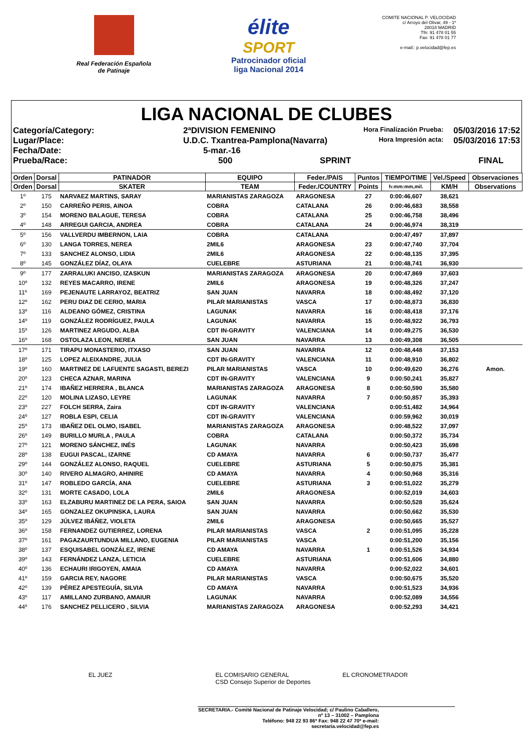Real Federación Española de Patinaje
élite
SPORT
Patrocinador oficial
liga Nacional 2014
COMITE NACIONAL P. VELOCIDAD
c/ Arroyo del Olivar, 49 - 1º
28018 MADRID
Tfn: 91 478 01 55
Fax: 91 478 01 77
e-mail:: p.velocidad@fep.es
LIGA NACIONAL DE CLUBES
Categoría/Category:
2ªDIVISION FEMENINO
Hora Finalización Prueba:
05/03/2016 17:52
Lugar/Place:
U.D.C. Txantrea-Pamplona(Navarra)
Hora Impresión acta:
05/03/2016 17:53
Fecha/Date:
5-mar.-16
Prueba/Race:
500 SPRINT
FINAL
| Orden | Dorsal | PATINADOR | EQUIPO | Feder./PAIS | Puntos | TIEMPO/TIME | Vel./Speed | Observaciones |
| --- | --- | --- | --- | --- | --- | --- | --- | --- |
| Orden | Dorsal | SKATER | TEAM | Feder./COUNTRY | Points | h:mm:mm,mil. | KM/H | Observations |
| 1º | 175 | NARVAEZ MARTINS, SARAY | MARIANISTAS ZARAGOZA | ARAGONESA | 27 | 0:00:46,607 | 38,621 | |
| 2º | 150 | CARREÑO PERIS, AINOA | COBRA | CATALANA | 26 | 0:00:46,683 | 38,558 | |
| 3º | 154 | MORENO BALAGUE, TERESA | COBRA | CATALANA | 25 | 0:00:46,758 | 38,496 | |
| 4º | 148 | ARREGUI GARCIA, ANDREA | COBRA | CATALANA | 24 | 0:00:46,974 | 38,319 | |
| 5º | 156 | VALLVERDU IMBERNON, LAIA | COBRA | CATALANA | | 0:00:47,497 | 37,897 | |
| 6º | 130 | LANGA TORRES, NEREA | 2MIL6 | ARAGONESA | 23 | 0:00:47,740 | 37,704 | |
| 7º | 133 | SANCHEZ ALONSO, LIDIA | 2MIL6 | ARAGONESA | 22 | 0:00:48,135 | 37,395 | |
| 8º | 145 | GONZÁLEZ DÍAZ, OLAYA | CUELEBRE | ASTURIANA | 21 | 0:00:48,741 | 36,930 | |
| 9º | 177 | ZARRALUKI ANCISO, IZASKUN | MARIANISTAS ZARAGOZA | ARAGONESA | 20 | 0:00:47,869 | 37,603 | |
| 10º | 132 | REYES MACARRO, IRENE | 2MIL6 | ARAGONESA | 19 | 0:00:48,326 | 37,247 | |
| 11º | 169 | PEJENAUTE LARRAYOZ, BEATRIZ | SAN JUAN | NAVARRA | 18 | 0:00:48,492 | 37,120 | |
| 12º | 162 | PERU DIAZ DE CERIO, MARIA | PILAR MARIANISTAS | VASCA | 17 | 0:00:48,873 | 36,830 | |
| 13º | 116 | ALDEANO GÓMEZ, CRISTINA | LAGUNAK | NAVARRA | 16 | 0:00:48,418 | 37,176 | |
| 14º | 119 | GONZÁLEZ RODRÍGUEZ, PAULA | LAGUNAK | NAVARRA | 15 | 0:00:48,922 | 36,793 | |
| 15º | 126 | MARTINEZ ARGUDO, ALBA | CDT IN-GRAVITY | VALENCIANA | 14 | 0:00:49,275 | 36,530 | |
| 16º | 168 | OSTOLAZA LEON, NEREA | SAN JUAN | NAVARRA | 13 | 0:00:49,308 | 36,505 | |
| 17º | 171 | TIRAPU MONASTERIO, ITXASO | SAN JUAN | NAVARRA | 12 | 0:00:48,448 | 37,153 | |
| 18º | 125 | LOPEZ ALEIXANDRE, JULIA | CDT IN-GRAVITY | VALENCIANA | 11 | 0:00:48,910 | 36,802 | |
| 19º | 160 | MARTINEZ DE LAFUENTE SAGASTI, BEREZI | PILAR MARIANISTAS | VASCA | 10 | 0:00:49,620 | 36,276 | Amon. |
| 20º | 123 | CHECA AZNAR, MARINA | CDT IN-GRAVITY | VALENCIANA | 9 | 0:00:50,241 | 35,827 | |
| 21º | 174 | IBAÑEZ HERRERA , BLANCA | MARIANISTAS ZARAGOZA | ARAGONESA | 8 | 0:00:50,590 | 35,580 | |
| 22º | 120 | MOLINA LIZASO, LEYRE | LAGUNAK | NAVARRA | 7 | 0:00:50,857 | 35,393 | |
| 23º | 227 | FOLCH SERRA, Zaira | CDT IN-GRAVITY | VALENCIANA | | 0:00:51,482 | 34,964 | |
| 24º | 127 | ROBLA ESPI, CELIA | CDT IN-GRAVITY | VALENCIANA | | 0:00:59,962 | 30,019 | |
| 25º | 173 | IBAÑEZ DEL OLMO, ISABEL | MARIANISTAS ZARAGOZA | ARAGONESA | | 0:00:48,522 | 37,097 | |
| 26º | 149 | BURILLO MURLA , PAULA | COBRA | CATALANA | | 0:00:50,372 | 35,734 | |
| 27º | 121 | MORENO SÁNCHEZ, INÉS | LAGUNAK | NAVARRA | | 0:00:50,423 | 35,698 | |
| 28º | 138 | EUGUI PASCAL, IZARNE | CD AMAYA | NAVARRA | 6 | 0:00:50,737 | 35,477 | |
| 29º | 144 | GONZÁLEZ ALONSO, RAQUEL | CUELEBRE | ASTURIANA | 5 | 0:00:50,875 | 35,381 | |
| 30º | 140 | RIVERO ALMAGRO, AHINIRE | CD AMAYA | NAVARRA | 4 | 0:00:50,968 | 35,316 | |
| 31º | 147 | ROBLEDO GARCÍA, ANA | CUELEBRE | ASTURIANA | 3 | 0:00:51,022 | 35,279 | |
| 32º | 131 | MORTE CASADO, LOLA | 2MIL6 | ARAGONESA | | 0:00:52,019 | 34,603 | |
| 33º | 163 | ELZABURU MARTINEZ DE LA PERA, SAIOA | SAN JUAN | NAVARRA | | 0:00:50,528 | 35,624 | |
| 34º | 165 | GONZALEZ OKUPINSKA, LAURA | SAN JUAN | NAVARRA | | 0:00:50,662 | 35,530 | |
| 35º | 129 | JÚLVEZ IBÁÑEZ, VIOLETA | 2MIL6 | ARAGONESA | | 0:00:50,665 | 35,527 | |
| 36º | 158 | FERNANDEZ GUTIERREZ, LORENA | PILAR MARIANISTAS | VASCA | 2 | 0:00:51,095 | 35,228 | |
| 37º | 161 | PAGAZAURTUNDUA MILLANO, EUGENIA | PILAR MARIANISTAS | VASCA | | 0:00:51,200 | 35,156 | |
| 38º | 137 | ESQUISABEL GONZÁLEZ, IRENE | CD AMAYA | NAVARRA | 1 | 0:00:51,526 | 34,934 | |
| 39º | 143 | FERNÁNDEZ LANZA, LETICIA | CUELEBRE | ASTURIANA | | 0:00:51,606 | 34,880 | |
| 40º | 136 | ECHAURI IRIGOYEN, AMAIA | CD AMAYA | NAVARRA | | 0:00:52,022 | 34,601 | |
| 41º | 159 | GARCIA REY, NAGORE | PILAR MARIANISTAS | VASCA | | 0:00:50,675 | 35,520 | |
| 42º | 139 | PÉREZ APESTEGUÍA, SILVIA | CD AMAYA | NAVARRA | | 0:00:51,523 | 34,936 | |
| 43º | 117 | AMILLANO ZURBANO, AMAIUR | LAGUNAK | NAVARRA | | 0:00:52,089 | 34,556 | |
| 44º | 176 | SANCHEZ PELLICERO , SILVIA | MARIANISTAS ZARAGOZA | ARAGONESA | | 0:00:52,293 | 34,421 | |
EL JUEZ EL COMISARIO GENERAL
CSD Consejo Superior de Deportes
EL CRONOMETRADOR
SECRETARIA.- Comité Nacional de Patinaje Velocidad; c/ Paulino Caballero, nº 13 – 31002 – Pamplona
Teléfono: 948 22 93 86* Fax: 948 22 47 70* e-mail: secretaria.velocidad@fep.es